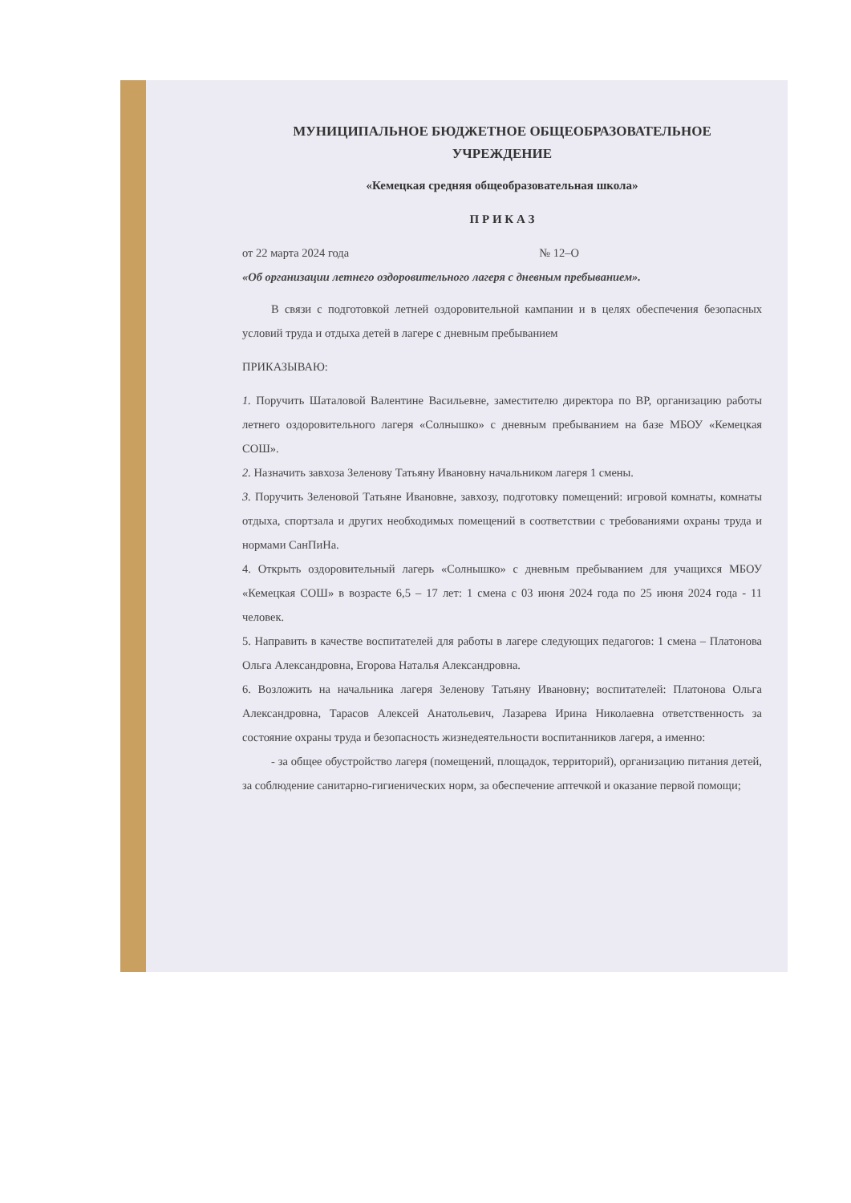МУНИЦИПАЛЬНОЕ БЮДЖЕТНОЕ ОБЩЕОБРАЗОВАТЕЛЬНОЕ
УЧРЕЖДЕНИЕ
«Кемецкая средняя общеобразовательная школа»
П Р И К А З
от 22 марта 2024 года № 12–О
«Об организации летнего оздоровительного лагеря с дневным пребыванием».
В связи с подготовкой летней оздоровительной кампании и в целях обеспечения безопасных условий труда и отдыха детей в лагере с дневным пребыванием
ПРИКАЗЫВАЮ:
1. Поручить Шаталовой Валентине Васильевне, заместителю директора по ВР, организацию работы летнего оздоровительного лагеря «Солнышко» с дневным пребыванием на базе МБОУ «Кемецкая СОШ».
2. Назначить завхоза Зеленову Татьяну Ивановну начальником лагеря 1 смены.
3. Поручить Зеленовой Татьяне Ивановне, завхозу, подготовку помещений: игровой комнаты, комнаты отдыха, спортзала и других необходимых помещений в соответствии с требованиями охраны труда и нормами СанПиНа.
4. Открыть оздоровительный лагерь «Солнышко» с дневным пребыванием для учащихся МБОУ «Кемецкая СОШ» в возрасте 6,5 – 17 лет: 1 смена с 03 июня 2024 года по 25 июня 2024 года - 11 человек.
5. Направить в качестве воспитателей для работы в лагере следующих педагогов: 1 смена – Платонова Ольга Александровна, Егорова Наталья Александровна.
6. Возложить на начальника лагеря Зеленову Татьяну Ивановну; воспитателей: Платонова Ольга Александровна, Тарасов Алексей Анатольевич, Лазарева Ирина Николаевна ответственность за состояние охраны труда и безопасность жизнедеятельности воспитанников лагеря, а именно:
- за общее обустройство лагеря (помещений, площадок, территорий), организацию питания детей, за соблюдение санитарно-гигиенических норм, за обеспечение аптечкой и оказание первой помощи;